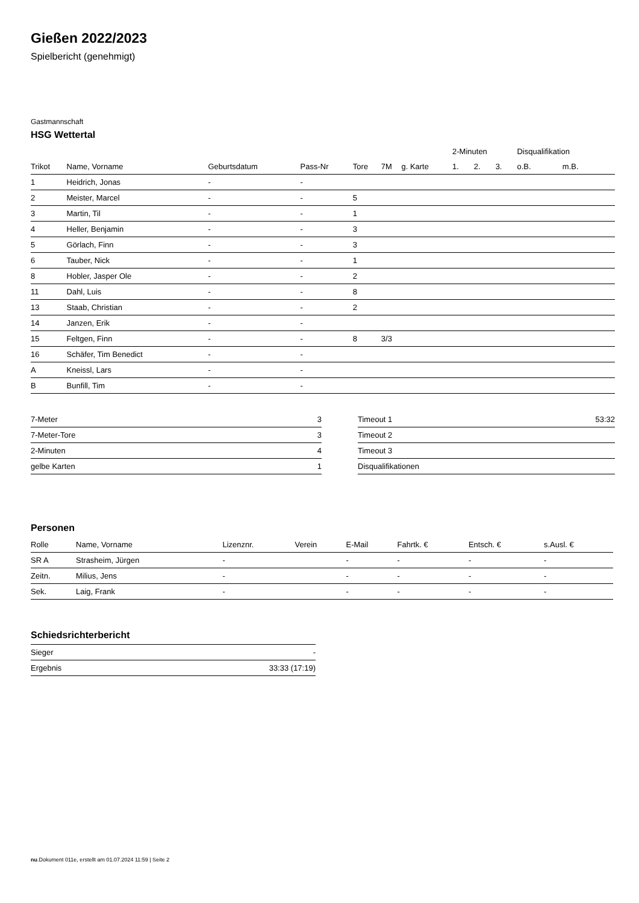Gießen 2022/2023
Spielbericht (genehmigt)
Gastmannschaft
HSG Wettertal
| | | | | | | | 2-Minuten | | | Disqualifikation | |
| --- | --- | --- | --- | --- | --- | --- | --- | --- | --- | --- | --- |
| Trikot | Name, Vorname | Geburtsdatum | Pass-Nr | Tore | 7M | g. Karte | 1. | 2. | 3. | o.B. | m.B. |
| 1 | Heidrich, Jonas | - | - | | | | | | | | |
| 2 | Meister, Marcel | - | - | 5 | | | | | | | |
| 3 | Martin, Til | - | - | 1 | | | | | | | |
| 4 | Heller, Benjamin | - | - | 3 | | | | | | | |
| 5 | Görlach, Finn | - | - | 3 | | | | | | | |
| 6 | Tauber, Nick | - | - | 1 | | | | | | | |
| 8 | Hobler, Jasper Ole | - | - | 2 | | | | | | | |
| 11 | Dahl, Luis | - | - | 8 | | | | | | | |
| 13 | Staab, Christian | - | - | 2 | | | | | | | |
| 14 | Janzen, Erik | - | - | | | | | | | | |
| 15 | Feltgen, Finn | - | - | 8 | 3/3 | | | | | | |
| 16 | Schäfer, Tim Benedict | - | - | | | | | | | | |
| A | Kneissl, Lars | - | - | | | | | | | | |
| B | Bunfill, Tim | - | - | | | | | | | | |
| 7-Meter | 3 |
| 7-Meter-Tore | 3 |
| 2-Minuten | 4 |
| gelbe Karten | 1 |
| Timeout 1 | 53:32 |
| Timeout 2 | |
| Timeout 3 | |
| Disqualifikationen | |
Personen
| Rolle | Name, Vorname | Lizenznr. | Verein | E-Mail | Fahrtk. € | Entsch. € | s.Ausl. € |
| --- | --- | --- | --- | --- | --- | --- | --- |
| SR A | Strasheim, Jürgen | - | | - | - | - | - |
| Zeitn. | Milius, Jens | - | | - | - | - | - |
| Sek. | Laig, Frank | - | | - | - | - | - |
Schiedsrichterbericht
| Sieger | - |
| Ergebnis | 33:33 (17:19) |
nu.Dokument 011e, erstellt am 01.07.2024 11:59 | Seite 2